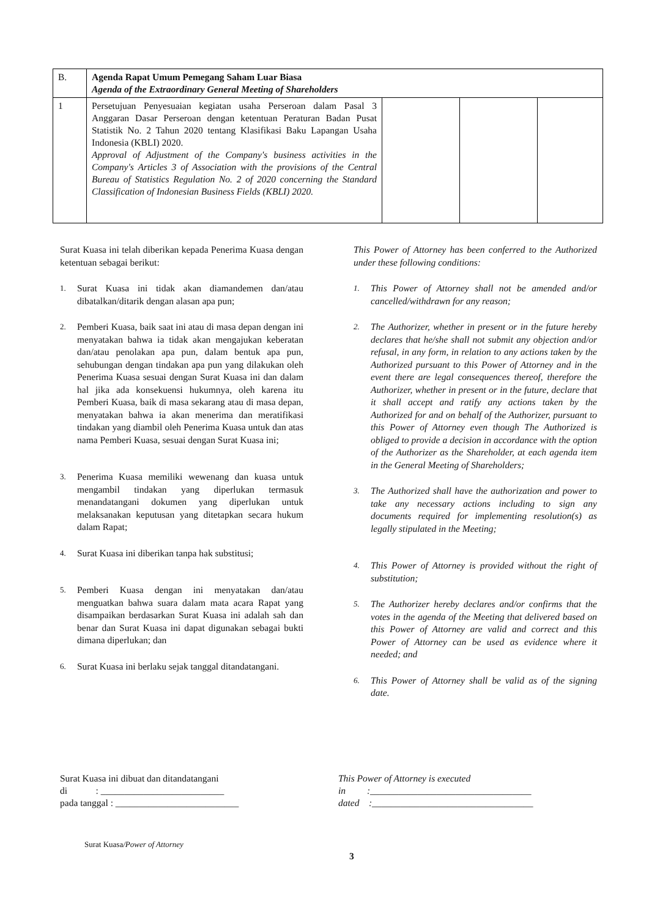| B. | Agenda Rapat Umum Pemegang Saham Luar Biasa Agenda of the Extraordinary General Meeting of Shareholders | | | |
| 1 | Persetujuan Penyesuaian kegiatan usaha Perseroan dalam Pasal 3 Anggaran Dasar Perseroan dengan ketentuan Peraturan Badan Pusat Statistik No. 2 Tahun 2020 tentang Klasifikasi Baku Lapangan Usaha Indonesia (KBLI) 2020. Approval of Adjustment of the Company's business activities in the Company's Articles 3 of Association with the provisions of the Central Bureau of Statistics Regulation No. 2 of 2020 concerning the Standard Classification of Indonesian Business Fields (KBLI) 2020. | | | |
Surat Kuasa ini telah diberikan kepada Penerima Kuasa dengan ketentuan sebagai berikut:
1.
Surat Kuasa ini tidak akan diamandemen dan/atau dibatalkan/ditarik dengan alasan apa pun;
2.
Pemberi Kuasa, baik saat ini atau di masa depan dengan ini menyatakan bahwa ia tidak akan mengajukan keberatan dan/atau penolakan apa pun, dalam bentuk apa pun, sehubungan dengan tindakan apa pun yang dilakukan oleh Penerima Kuasa sesuai dengan Surat Kuasa ini dan dalam hal jika ada konsekuensi hukumnya, oleh karena itu Pemberi Kuasa, baik di masa sekarang atau di masa depan, menyatakan bahwa ia akan menerima dan meratifikasi tindakan yang diambil oleh Penerima Kuasa untuk dan atas nama Pemberi Kuasa, sesuai dengan Surat Kuasa ini;
3.
Penerima Kuasa memiliki wewenang dan kuasa untuk mengambil tindakan yang diperlukan termasuk menandatangani dokumen yang diperlukan untuk melaksanakan keputusan yang ditetapkan secara hukum dalam Rapat;
4.
Surat Kuasa ini diberikan tanpa hak substitusi;
5.
Pemberi Kuasa dengan ini menyatakan dan/atau menguatkan bahwa suara dalam mata acara Rapat yang disampaikan berdasarkan Surat Kuasa ini adalah sah dan benar dan Surat Kuasa ini dapat digunakan sebagai bukti dimana diperlukan; dan
6.
Surat Kuasa ini berlaku sejak tanggal ditandatangani.
This Power of Attorney has been conferred to the Authorized under these following conditions:
1.
This Power of Attorney shall not be amended and/or cancelled/withdrawn for any reason;
2.
The Authorizer, whether in present or in the future hereby declares that he/she shall not submit any objection and/or refusal, in any form, in relation to any actions taken by the Authorized pursuant to this Power of Attorney and in the event there are legal consequences thereof, therefore the Authorizer, whether in present or in the future, declare that it shall accept and ratify any actions taken by the Authorized for and on behalf of the Authorizer, pursuant to this Power of Attorney even though The Authorized is obliged to provide a decision in accordance with the option of the Authorizer as the Shareholder, at each agenda item in the General Meeting of Shareholders;
3.
The Authorized shall have the authorization and power to take any necessary actions including to sign any documents required for implementing resolution(s) as legally stipulated in the Meeting;
4.
This Power of Attorney is provided without the right of substitution;
5.
The Authorizer hereby declares and/or confirms that the votes in the agenda of the Meeting that delivered based on this Power of Attorney are valid and correct and this Power of Attorney can be used as evidence where it needed; and
6.
This Power of Attorney shall be valid as of the signing date.
Surat Kuasa ini dibuat dan ditandatangani
di : __________________________
pada tanggal : __________________________
This Power of Attorney is executed
in :__________________________________
dated :__________________________________
Surat Kuasa/Power of Attorney
3